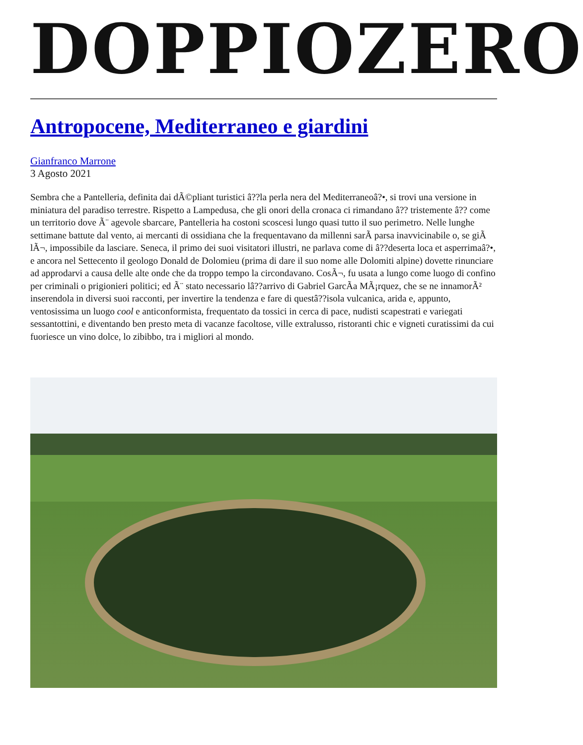DOPPIOZERO
Antropocene, Mediterraneo e giardini
Gianfranco Marrone
3 Agosto 2021
Sembra che a Pantelleria, definita dai dÃ©pliant turistici â??la perla nera del Mediterraneoâ?•, si trovi una versione in miniatura del paradiso terrestre. Rispetto a Lampedusa, che gli onori della cronaca ci rimandano â?? tristemente â?? come un territorio dove Ã¨ agevole sbarcare, Pantelleria ha costoni scoscesi lungo quasi tutto il suo perimetro. Nelle lunghe settimane battute dal vento, ai mercanti di ossidiana che la frequentavano da millenni sarÃ parsa inavvicinabile o, se giÃ lÃ¬, impossibile da lasciare. Seneca, il primo dei suoi visitatori illustri, ne parlava come di â??deserta loca et asperrimaâ?•, e ancora nel Settecento il geologo Donald de Dolomieu (prima di dare il suo nome alle Dolomiti alpine) dovette rinunciare ad approdarvi a causa delle alte onde che da troppo tempo la circondavano. CosÃ¬, fu usata a lungo come luogo di confino per criminali o prigionieri politici; ed Ã¨ stato necessario lâ??arrivo di Gabriel GarcÃa MÃ¡rquez, che se ne innamorÃ² inserendola in diversi suoi racconti, per invertire la tendenza e fare di questâ??isola vulcanica, arida e, appunto, ventosissima un luogo cool e anticonformista, frequentato da tossici in cerca di pace, nudisti scapestrati e variegati sessantottini, e diventando ben presto meta di vacanze facoltose, ville extralusso, ristoranti chic e vigneti curatissimi da cui fuoriesce un vino dolce, lo zibibbo, tra i migliori al mondo.